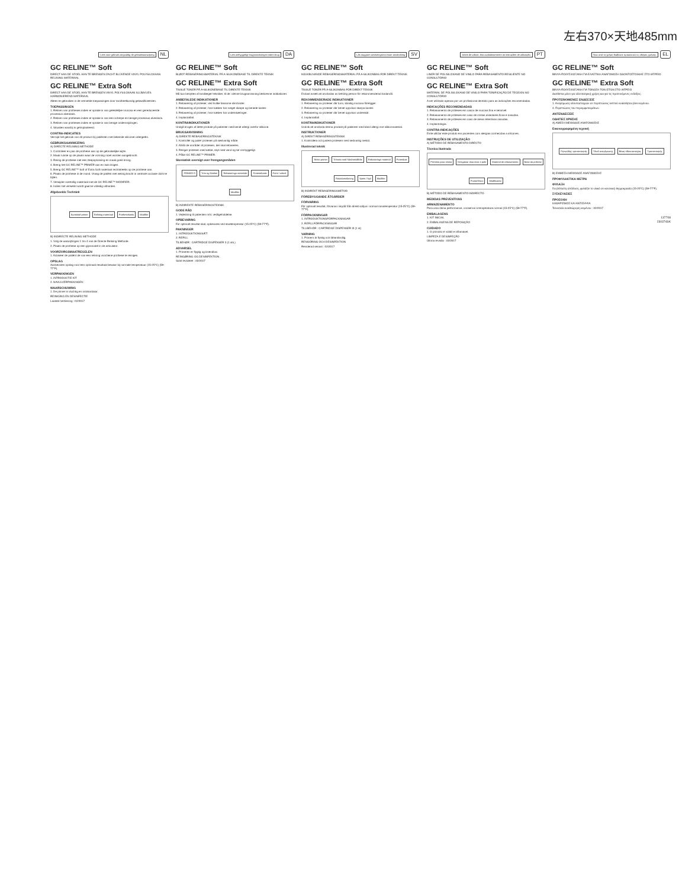左右370×天地485mm
Lees voor gebruik zorgvuldig de gebruiksaanwijzing NL
GC RELINE™ Soft
DIRECT AAN DE STOEL AAN TE BRENGEN ZACHT BLIJVENDE VINYL POLYSILOXAAN RELINING MATERIAAL
GC RELINE™ Extra Soft
DIRECT AAN DE STOEL AAN TE BRENGEN VINYL POLYSILOXAAN SLIJMVLIES HARMONIEREND MATERIAAL
Alleen te gebruiken in de vermelde toepassingen door tandheelkundig gekwalificeerden.
TOEPASSINGEN
1. Relinen van protheses indien er sprake is van geleidelijke mucosa en een gereduceerde processus alveolaris.
2. Relinen van protheses indien er sprake is van een scherpe en benige processus alveolaris.
3. Relinen van protheses indien er sprake is van benige ondersnijdingen.
4. Situaties waarbij is geïmplanteerd.
CONTRA-INDICATIES
Vermijd het gebruik van dit product bij patiënten met bekende siliconen allergieën.
GEBRUIKSAANWIJZING
A) DIRECTE RELINING METHODE
1. Controleer en pas de prothese aan op de gebruikelijke wijze.
2. Maak ruimte op de plaats waar de vorming moet worden aangebracht.
3. Reinig de prothese met een zeepoplossing en maak goed droog.
4. Breng het GC RELINE™ PRIMER aan en laat drogen.
5. Breng GC RELINE™ Soft of Extra Soft materiaal rechtstreeks op de prothese aan.
6. Plaats de prothese in de mond. Vraag de patiënt met weinig kracht in centrale occlusie dicht te bijten.
7. Verwijder overtollig materiaal met de GC RELINE™ MODIFIER.
8. Indien het verwerkt wordt gaarne volledig uitharden.
Afgebeelde Techniek
Kunststof primer
Relining materiaal
Prothesebasis
Modifier
B) INDIRECTE RELINING METHODE
1. Volg de aanwijzingen 1 t/m 4 van de Directe Relining Methode.
2. Plaats de prothese op een gipsmodel in de articulator.
VOORZORGSMAATREGELEN
1. Adviseer de patiënt de van een relining voorziene prothese te reinigen.
OPSLAG
Aanbevolen opslag voor een optimaal resultaat bewaar bij normale temperatuur (15-25°C) (59-77°F).
VERPAKKINGEN
1. INTRODUCTIE KIT
2. NAVULVERPAKKINGEN
WAARSCHUWING
1. De primer is vluchtig en ontvlambaar.
REINIGING EN DESINFECTIE
Laatste herziening : 02/2017
Læs omhyggeligt brugsanvisningen inden brug DA
GC RELINE™ Soft
BLØDT REBASERINGSMATERIAL PÅ A-SILIKONEBASE TIL DIREKTE TEKNIK
GC RELINE™ Extra Soft
TISSUE TONER PÅ A-SILIKONEBASE TIL DIREKTE TEKNIK
Må kun benyttes af tandlæger/ tekniker, til de i denne brugsanvisning beskrevne indikationer.
ANBEFALEDE INDIKATIONER
1. Rebasering af proteser, ved hvilke føssome slimhinder.
2. Rebasering af proteser, hvor kæben har meget skarpe og benede kanter.
3. Rebasering af proteser, hvor kæben har underskæringer.
4. Implantatfall.
KONTRAINDIKATIONER
Undgå brugen af dette produkt på patienter med kendt allergi overfor silikone.
BRUGSANVISNING
A) DIREKTE REBASERINGSTEKNIK
1. Kontrollér og justér protesen på sædvanlig måde.
2. Afslib de områder af protesen, der skal rebaseres.
3. Rengør protesen med sæbe, skyl med vand og tør omhyggeligt.
4. Påfør GC RELINE™ PRIMER.
Skematisk oversigt over fremgangsmåden
PRIMER R
Trim og finisher
Rebaserings materiale
Protesebasis
Point / wheel
Modifier
B) INDIREKTE REBASERINGSTEKNIK
GODE RÅD
1. Vejledning til patienten mht. vedligeholdelse.
OPBEVARING
For optimalt resultat skal, opbevares ved stuetemperatur (15-25°C) (59-77°F).
PAKNINGER
1. INTRODUKTIONSSÆT
2. REFILL
TILBEHØR : CARTRIDGE DISPENSER 3 (1 stk.)
ADVARSEL
1. Primeren er flygtig og brændbar.
REINGØRING OG DESINFEKTION
Sidst revideret : 02/2017
Läs noggrant anvisningarna innan användning SV
GC RELINE™ Soft
MJUKBLIVANDE REBASERINGSMATERIAL PÅ A-SILIKONBAS FÖR DIREKT TEKNIK
GC RELINE™ Extra Soft
TISSUE TONER PÅ A-SILIKONBAS FÖR DIREKT TEKNIK
Endast avsett att användas av behörig person för rekommenderad ändamål.
REKOMMENDERADE INDIKATIONER
1. Rebasering av proteser där tunn, känslig mucosa föreligger.
2. Rebasering av proteser där benet uppvisar skarpa kanter.
3. Rebasering av proteser där benet uppvisar underskär.
4. Implantatfall
KONTRAINDIKATIONER
Undvik att använda denna produkt på patienter med känd allergi mot silikonmaterial.
INSTRUKTIONER
A) DIREKT REBASERINGSTEKNIK
1. Kontrollera och justera protesen med sedvanlig metod.
Illustrerad teknik
Resin primer
Trimma med hårdmetallfräs
Rebaserings material
Protesbas
Rotationsriktning
Spets / hjul
Modifier
B) INDIREKT REBASERINGSMETOD
FÖREBYGGANDE ÅTGÄRDER
FÖRVARING
För optimalt resultat, förvaras i skydd från direkt solljus i normal rumstemperatur (15-25°C) (59-77°F).
FÖRPACKNINGAR
1. INTRODUKTIONSFÖRPACKNINGAR
2. REFILLFÖRPACKNINGAR
TILLBEHÖR : CARTRIDGE DISPENSER III (1 st)
VARNING
1. Primern är flyktig och lättantändlig.
RENGÖRING OCH DESINFEKTION
Reviderad senast : 02/2017
Antes de utilizar, leia cuidadosamente as instruções de utilização. PT
GC RELINE™ Soft
LINER DE POLISILOXANO DE VINILO PARA REBASAMENTO RESILIENTE NO CONSULTÓRIO
GC RELINE™ Extra Soft
MATERIAL DE POLISILOXANO DE VINILO PARA TONIFICAÇÃO DE TECIDOS NO CONSULTÓRIO
A ser utilizado apenas por um profissional dentário para as indicações recomendadas.
INDICAÇÕES RECOMENDADAS
1. Rebasamento de próteses em casos de mucosa fina e sensível.
2. Rebasamento de próteses em caso de cristas alveolares finas e ossudas.
3. Rebasamento de próteses em caso de áreas retentivas ossudas.
4. Implantologia.
CONTRA-INDICAÇÕES
Evite utilizar este produto em pacientes com alergias conhecidas a silicones.
INSTRUÇÕES DE UTILIZAÇÃO
A) MÉTODO DE REBASAMENTO DIRECTO
Técnica Ilustrada
Primário para resina
Desgastar esta área e polir
Material de rebasamento
Base da prótese
Ponta/Disco
Modificador
B) MÉTODO DE REBASAMENTO INDIRECTO
MEDIDAS PREVENTIVAS
ARMAZENAMENTO
Para uma ótima performance, conservar à temperatura normal (15-25°C) (59-77°F).
EMBALAGENS
1. KIT INICIAL
2. EMBALAGENS DE REPOSIÇÃO
CUIDADO
1. O primário é volátil e inflamável.
LIMPEZA E DESINFEÇÃO
Última revisão : 02/2017
Πριν από τη χρήση διαβάστε προσεκτικά τις οδηγίες χρήσης. EL
GC RELINE™ Soft
ΒΙΝΥΛ-ΠΟΛΥΣΙΛΟΞΑΝΗ ΓΙΑ ΕΛΑΣΤΙΚΗ ΑΝΑΓΟΜΩΣΗ ΟΔΟΝΤΟΣΤΟΙΧΙΑΣ ΣΤΟ ΙΑΤΡΕΙΟ
GC RELINE™ Extra Soft
ΒΙΝΥΛ-ΠΟΛΥΣΙΛΟΞΑΝΗ ΓΙΑ ΤΟΝΩΣΗ ΤΩΝ ΙΣΤΩΝ ΣΤΟ ΙΑΤΡΕΙΟ
Διατίθεται μόνο για οδοντιατρική χρήση και για τις προτεινόμενες ενδείξεις.
ΠΡΟΤΕΙΝΟΜΕΝΕΣ ΕΝΔΕΙΞΕΙΣ
1. Αναγόμωση οδοντοστοιχιών σε περιπτώσεις λεπτού ευαίσθητου βλεννογόνου.
4. Περιπτώσεις του περιεμφυτευμάτων.
ΑΝΤΕΝΔΕΙΞΕΙΣ
ΟΔΗΓΙΕΣ ΧΡΗΣΗΣ
Α) ΑΜΕΣΗ ΜΕΘΟΔΟΣ ΑΝΑΓΟΜΩΣΗΣ
Εικονογραφημένη τεχνική
Ρητινώδης τροποποιητής
Υλικό αναγόμωσης
Βάση οδοντοστοιχίας
Τροποποιητής
Β) ΕΜΜΕΣΗ ΜΕΘΟΔΟΣ ΑΝΑΓΟΜΩΣΗΣ
ΠΡΟΦΥΛΑΚΤΙΚΑ ΜΕΤΡΑ
ΦΥΛΑΞΗ
Για βέλτιστη απόδοση, φυλάξτε το υλικό σε κανονική θερμοκρασία (15-25°C) (59-77°F).
ΣΥΣΚΕΥΑΣΙΕΣ
ΠΡΟΣΟΧΗ
ΚΑΘΑΡΙΣΜΟΣ ΚΑΙ ΑΝΤΙΣΗΨΙΑ
Τελευταία αναθεώρηση κειμένου : 02/2017
137708
230374SK